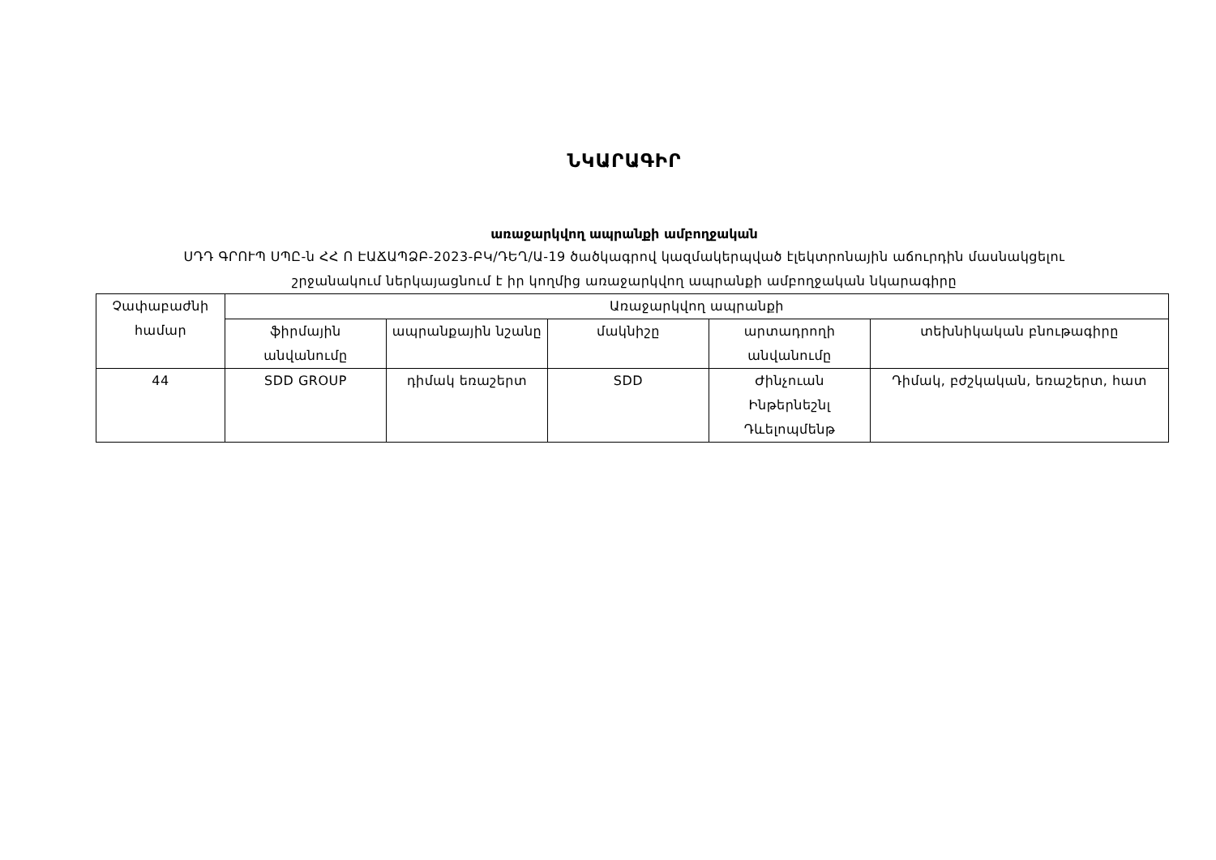ՆԿԱՐԱԳԻՐ
առաջարկվող ապրանքի ամբողջական
ՍԴԴ ԳՐՈՒՊ ՍՊԸ-ն ՀՀ Ո ԷԱՃԱՊՁԲ-2023-ԲԿ/ԴԵՂ/Ա-19 ծածկագրով կազմակերպված էլեկտրոնային աճուրդին մասնակցելու
շրջանակում ներկայացնում է իր կողմից առաջարկվող ապրանքի ամբողջական նկարագիրը
| Չափաբաժնի համար | Առաջարկվող ապրանքի | | | | |
| --- | --- | --- | --- | --- | --- |
| | ֆիրմային անվանումը | ապրանքային նշանը | մակնիշը | արտադրողի անվանումը | տեխնիկական բնութագիրը |
| 44 | SDD GROUP | դիմակ եռաշերտ | SDD | Ժինչուան Ինթերնեշնլ Դևելոպմենթ | Դիմակ, բժշկական, եռաշերտ, հատ |